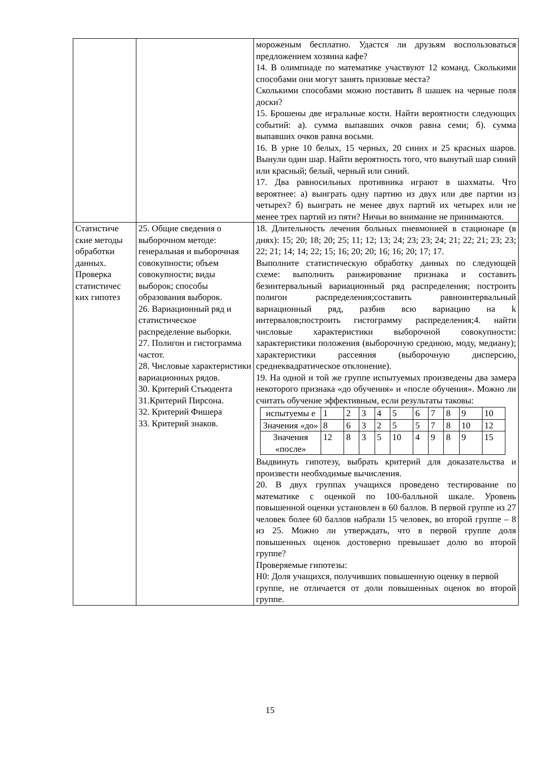| | | мороженым бесплатно. Удастся ли друзьям воспользоваться предложением хозяина кафе? 14. В олимпиаде по математике участвуют 12 команд. Сколькими способами они могут занять призовые места? Сколькими способами можно поставить 8 шашек на черные поля доски? 15. Брошены две игральные кости. Найти вероятности следующих событий: а). сумма выпавших очков равна семи; б). сумма выпавших очков равна восьми. 16. В урне 10 белых, 15 черных, 20 синих и 25 красных шаров. Вынули один шар. Найти вероятность того, что вынутый шар синий или красный; белый, черный или синий. 17. Два равносильных противника играют в шахматы. Что вероятнее: а) выиграть одну партию из двух или две партии из четырех? б) выиграть не менее двух партий их четырех или не менее трех партий из пяти? Ничьи во внимание не принимаются. |
| Статистиче ские методы обработки данных. Проверка статистичес ких гипотез | 25. Общие сведения о выборочном методе: генеральная и выборочная совокупности; объем совокупности; виды выборок; способы образования выборок. 26. Вариационный ряд и статистическое распределение выборки. 27. Полигон и гистограмма частот. 28. Числовые характеристики вариационных рядов. 30. Критерий Стьюдента 31.Критерий Пирсона. 32. Критерий Фишера 33. Критерий знаков. | 18. Длительность лечения больных пневмонией в стационаре (в днях): 15; 20; 18; 20; 25; 11; 12; 13; 24; 23; 23; 24; 21; 22; 21; 23; 23; 22; 21; 14; 14; 22; 15; 16; 20; 20; 16; 16; 20; 17; 17. Выполните статистическую обработку данных по следующей схеме: выполнить ранжирование признака и составить безинтервальный вариационный ряд распределения; построить полигон распределения;составить равноинтервальный вариационный ряд, разбив всю вариацию на k интервалов;построить гистограмму распределения;4. найти числовые характеристики выборочной совокупности: характеристики положения (выборочную среднюю, моду, медиану); характеристики рассеяния (выборочную дисперсию, среднеквадратическое отклонение). 19. На одной и той же группе испытуемых произведены два замера некоторого признака «до обучения» и «после обучения». Можно ли считать обучение эффективным, если результаты таковы: / испытуемы е / 1 / 2 / 3 / 4 / 5 / 6 / 7 / 8 / 9 / 10 / / Значения «до» / 8 / 6 / 3 / 2 / 5 / 5 / 7 / 8 / 10 / 12 / / Значения «после» / 12 / 8 / 3 / 5 / 10 / 4 / 9 / 8 / 9 / 15 / Выдвинуть гипотезу, выбрать критерий для доказательства и произвести необходимые вычисления. 20. В двух группах учащихся проведено тестирование по математике с оценкой по 100-балльной шкале. Уровень повышенной оценки установлен в 60 баллов. В первой группе из 27 человек более 60 баллов набрали 15 человек, во второй группе – 8 из 25. Можно ли утверждать, что в первой группе доля повышенных оценок достоверно превышает долю во второй группе? Проверяемые гипотезы: H0: Доля учащихся, получивших повышенную оценку в первой группе, не отличается от доли повышенных оценок во второй группе. |
15